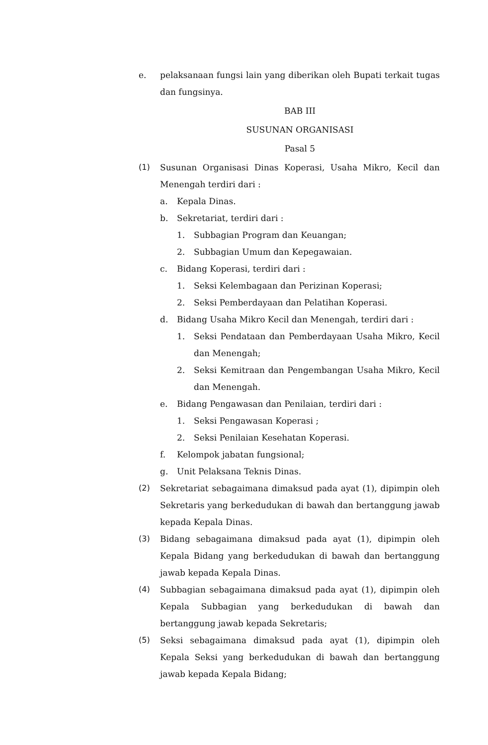e. pelaksanaan fungsi lain yang diberikan oleh Bupati terkait tugas dan fungsinya.
BAB III
SUSUNAN ORGANISASI
Pasal 5
(1) Susunan Organisasi Dinas Koperasi, Usaha Mikro, Kecil dan Menengah terdiri dari :
a. Kepala Dinas.
b. Sekretariat, terdiri dari :
1. Subbagian Program dan Keuangan;
2. Subbagian Umum dan Kepegawaian.
c. Bidang Koperasi, terdiri dari :
1. Seksi Kelembagaan dan Perizinan Koperasi;
2. Seksi Pemberdayaan dan Pelatihan Koperasi.
d. Bidang Usaha Mikro Kecil dan Menengah, terdiri dari :
1. Seksi Pendataan dan Pemberdayaan Usaha Mikro, Kecil dan Menengah;
2. Seksi Kemitraan dan Pengembangan Usaha Mikro, Kecil dan Menengah.
e. Bidang Pengawasan dan Penilaian, terdiri dari :
1. Seksi Pengawasan Koperasi ;
2. Seksi Penilaian Kesehatan Koperasi.
f. Kelompok jabatan fungsional;
g. Unit Pelaksana Teknis Dinas.
(2) Sekretariat sebagaimana dimaksud pada ayat (1), dipimpin oleh Sekretaris yang berkedudukan di bawah dan bertanggung jawab kepada Kepala Dinas.
(3) Bidang sebagaimana dimaksud pada ayat (1), dipimpin oleh Kepala Bidang yang berkedudukan di bawah dan bertanggung jawab kepada Kepala Dinas.
(4) Subbagian sebagaimana dimaksud pada ayat (1), dipimpin oleh Kepala Subbagian yang berkedudukan di bawah dan bertanggung jawab kepada Sekretaris;
(5) Seksi sebagaimana dimaksud pada ayat (1), dipimpin oleh Kepala Seksi yang berkedudukan di bawah dan bertanggung jawab kepada Kepala Bidang;